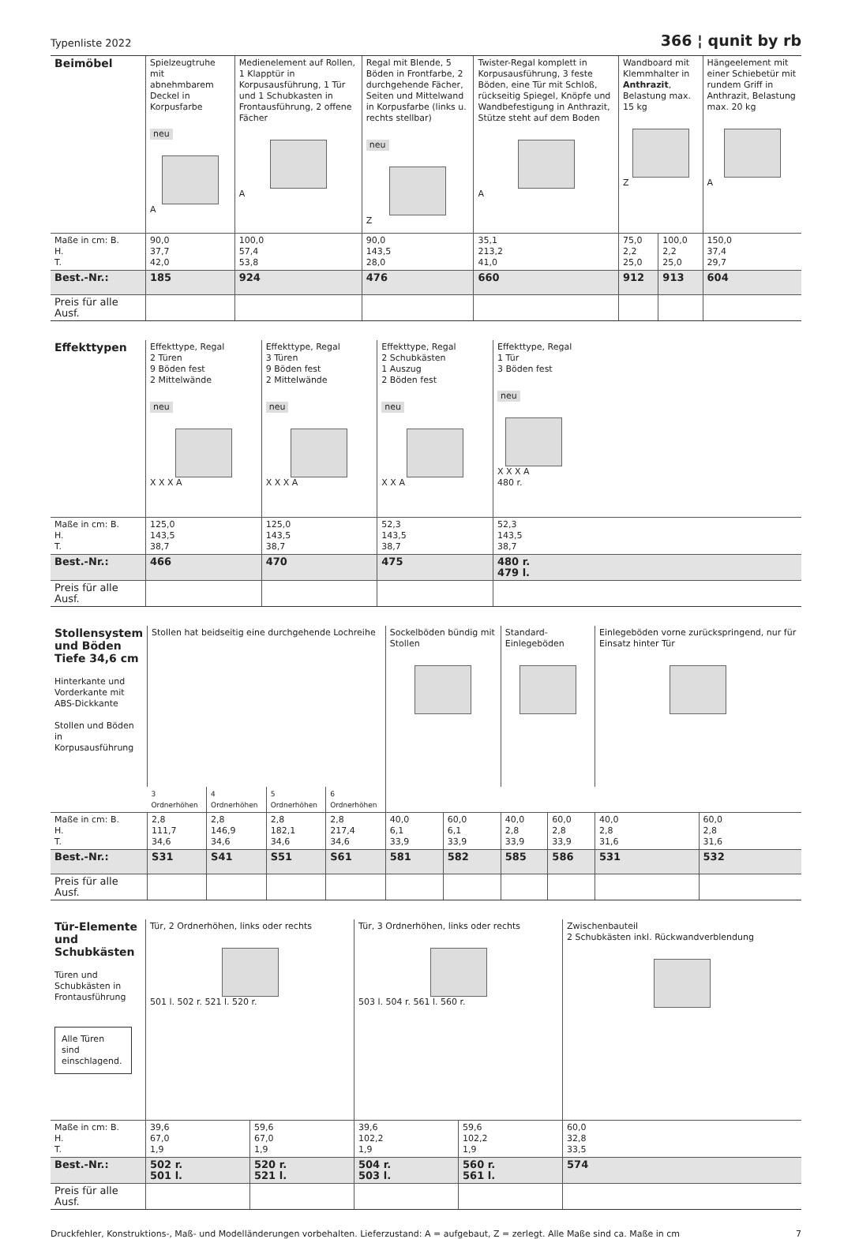Typenliste 2022 366 ¦ qunit by rb
| Beimöbel | Spielzeugtruhe mit abnehmbarem Deckel in Korpusfarbe neu A | Medienelement auf Rollen, 1 Klapptür in Korpusausführung, 1 Tür und 1 Schubkasten in Frontausführung, 2 offene Fächer A | Regal mit Blende, 5 Böden in Frontfarbe, 2 durchgehende Fächer, Seiten und Mittelwand in Korpusfarbe (links u. rechts stellbar) neu Z | Twister-Regal komplett in Korpusausführung, 3 feste Böden, eine Tür mit Schloß, rückseitig Spiegel, Knöpfe und Wandbefestigung in Anthrazit, Stütze steht auf dem Boden A | Wandboard mit Klemmhalter in Anthrazit , Belastung max. 15 kg Z | | Hängeelement mit einer Schiebetür mit rundem Griff in Anthrazit, Belastung max. 20 kg A |
| Maße in cm: B. H. T. | 90,0 37,7 42,0 | 100,0 57,4 53,8 | 90,0 143,5 28,0 | 35,1 213,2 41,0 | 75,0 2,2 25,0 | 100,0 2,2 25,0 | 150,0 37,4 29,7 |
| Best.-Nr.: | 185 | 924 | 476 | 660 | 912 | 913 | 604 |
| Preis für alle Ausf. | | | | | | | |
| Effekttypen | Effekttype, Regal 2 Türen 9 Böden fest 2 Mittelwände neu X X X A | Effekttype, Regal 3 Türen 9 Böden fest 2 Mittelwände neu X X X A | Effekttype, Regal 2 Schubkästen 1 Auszug 2 Böden fest neu X X A | Effekttype, Regal 1 Tür 3 Böden fest neu X X X A 480 r. |
| Maße in cm: B. H. T. | 125,0 143,5 38,7 | 125,0 143,5 38,7 | 52,3 143,5 38,7 | 52,3 143,5 38,7 |
| Best.-Nr.: | 466 | 470 | 475 | 480 r. 479 l. |
| Preis für alle Ausf. | | | | |
| Stollensystem und Böden Tiefe 34,6 cm Hinterkante und Vorderkante mit ABS-Dickkante Stollen und Böden in Korpusausführung | Stollen hat beidseitig eine durchgehende Lochreihe | | | | Sockelböden bündig mit Stollen | | Standard-Einlegeböden | | Einlegeböden vorne zurückspringend, nur für Einsatz hinter Tür | |
| | 3 Ordnerhöhen | 4 Ordnerhöhen | 5 Ordnerhöhen | 6 Ordnerhöhen | | | | | | |
| Maße in cm: B. H. T. | 2,8 111,7 34,6 | 2,8 146,9 34,6 | 2,8 182,1 34,6 | 2,8 217,4 34,6 | 40,0 6,1 33,9 | 60,0 6,1 33,9 | 40,0 2,8 33,9 | 60,0 2,8 33,9 | 40,0 2,8 31,6 | 60,0 2,8 31,6 |
| Best.-Nr.: | S31 | S41 | S51 | S61 | 581 | 582 | 585 | 586 | 531 | 532 |
| Preis für alle Ausf. | | | | | | | | | | |
| Tür-Elemente und Schubkästen Türen und Schubkästen in Frontausführung Alle Türen sind einschlagend. | Tür, 2 Ordnerhöhen, links oder rechts 501 l. 502 r. 521 l. 520 r. | | Tür, 3 Ordnerhöhen, links oder rechts 503 l. 504 r. 561 l. 560 r. | | Zwischenbauteil 2 Schubkästen inkl. Rückwandverblendung |
| Maße in cm: B. H. T. | 39,6 67,0 1,9 | 59,6 67,0 1,9 | 39,6 102,2 1,9 | 59,6 102,2 1,9 | 60,0 32,8 33,5 |
| Best.-Nr.: | 502 r. 501 l. | 520 r. 521 l. | 504 r. 503 l. | 560 r. 561 l. | 574 |
| Preis für alle Ausf. | | | | | |
Druckfehler, Konstruktions-, Maß- und Modelländerungen vorbehalten. Lieferzustand: A = aufgebaut, Z = zerlegt. Alle Maße sind ca. Maße in cm 7